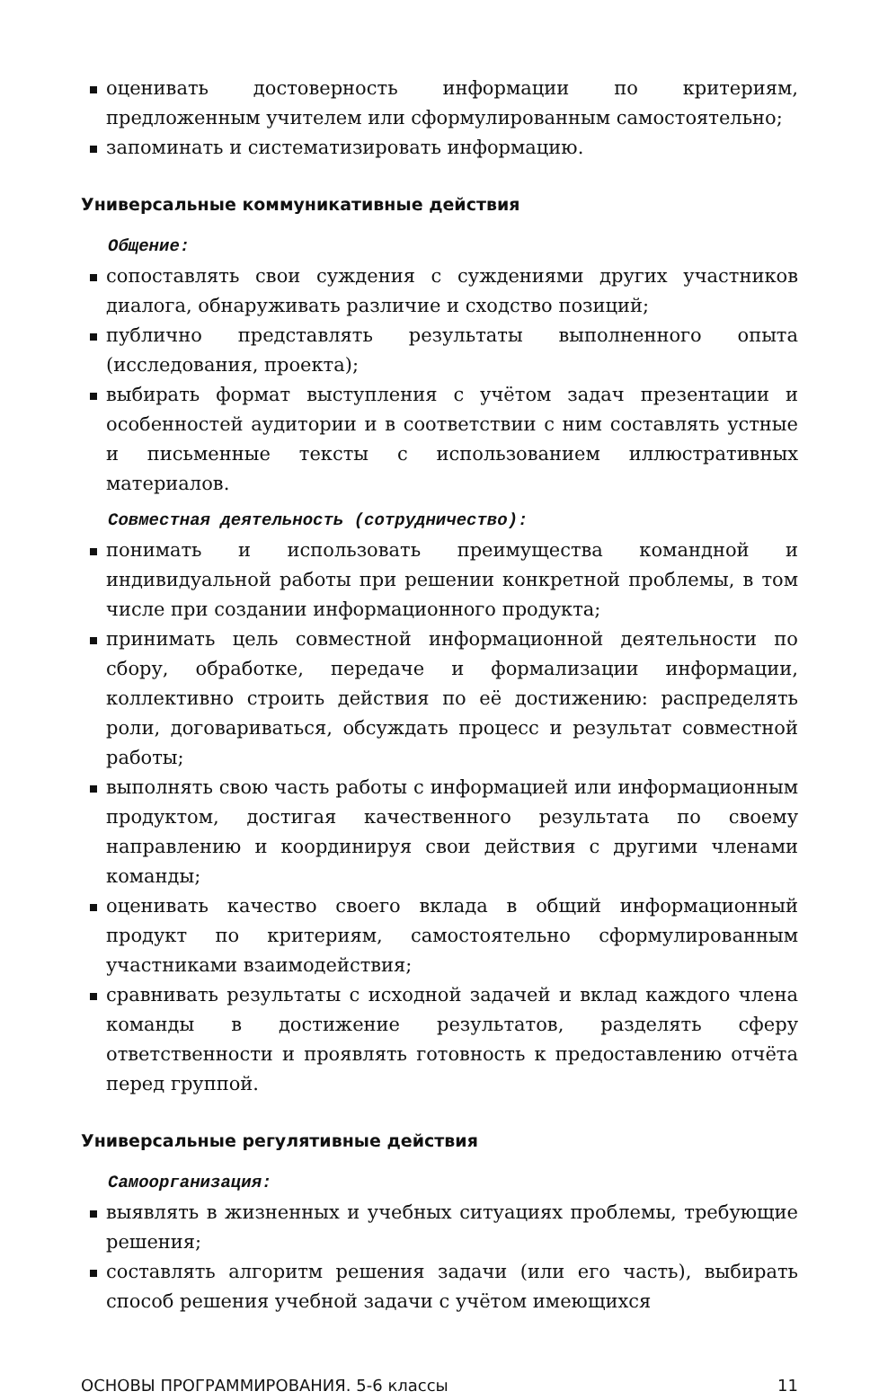оценивать достоверность информации по критериям, предложенным учителем или сформулированным самостоятельно;
запоминать и систематизировать информацию.
Универсальные коммуникативные действия
Общение:
сопоставлять свои суждения с суждениями других участников диалога, обнаруживать различие и сходство позиций;
публично представлять результаты выполненного опыта (исследования, проекта);
выбирать формат выступления с учётом задач презентации и особенностей аудитории и в соответствии с ним составлять устные и письменные тексты с использованием иллюстративных материалов.
Совместная деятельность (сотрудничество):
понимать и использовать преимущества командной и индивидуальной работы при решении конкретной проблемы, в том числе при создании информационного продукта;
принимать цель совместной информационной деятельности по сбору, обработке, передаче и формализации информации, коллективно строить действия по её достижению: распределять роли, договариваться, обсуждать процесс и результат совместной работы;
выполнять свою часть работы с информацией или информационным продуктом, достигая качественного результата по своему направлению и координируя свои действия с другими членами команды;
оценивать качество своего вклада в общий информационный продукт по критериям, самостоятельно сформулированным участниками взаимодействия;
сравнивать результаты с исходной задачей и вклад каждого члена команды в достижение результатов, разделять сферу ответственности и проявлять готовность к предоставлению отчёта перед группой.
Универсальные регулятивные действия
Самоорганизация:
выявлять в жизненных и учебных ситуациях проблемы, требующие решения;
составлять алгоритм решения задачи (или его часть), выбирать способ решения учебной задачи с учётом имеющихся
ОСНОВЫ ПРОГРАММИРОВАНИЯ. 5-6 классы
11